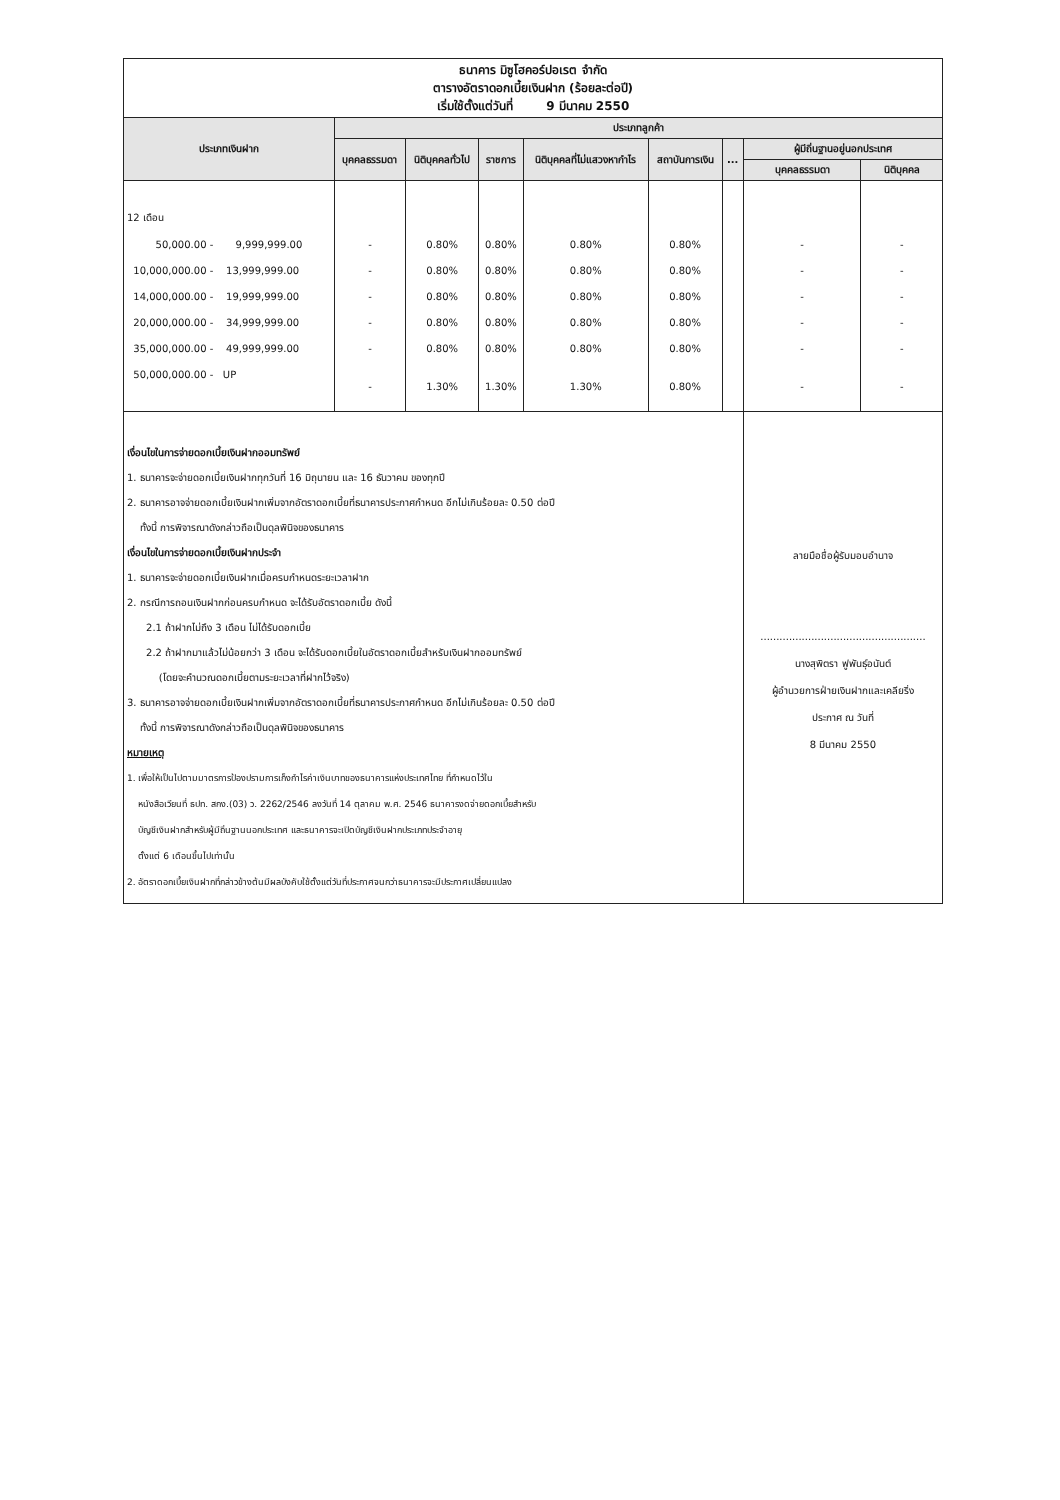| ธนาคาร มิซูโฮคอร์ปอเรต จำกัด ตารางอัตราดอกเบี้ยเงินฝาก (ร้อยละต่อปี) เริ่มใช้ตั้งแต่วันที่ 9 มีนาคม 2550 | | | | | | | | |
| ประเภทเงินฝาก | ประเภทลูกค้า | | | | | | | |
| | บุคคลธรรมดา | นิติบุคคลทั่วไป | ราชการ | นิติบุคคลที่ไม่แสวงหากำไร | สถาบันการเงิน | ... | ผู้มีถิ่นฐานอยู่นอกประเทศ | |
| | | | | | | | บุคคลธรรมดา | นิติบุคคล |
| 12 เดือน | | | | | | | | |
| 50,000.00 - 9,999,999.00 | - | 0.80% | 0.80% | 0.80% | 0.80% | | - | - |
| 10,000,000.00 - 13,999,999.00 | - | 0.80% | 0.80% | 0.80% | 0.80% | | - | - |
| 14,000,000.00 - 19,999,999.00 | - | 0.80% | 0.80% | 0.80% | 0.80% | | - | - |
| 20,000,000.00 - 34,999,999.00 | - | 0.80% | 0.80% | 0.80% | 0.80% | | - | - |
| 35,000,000.00 - 49,999,999.00 | - | 0.80% | 0.80% | 0.80% | 0.80% | | - | - |
| 50,000,000.00 - UP | - | 1.30% | 1.30% | 1.30% | 0.80% | | - | - |
| เงื่อนไขในการจ่ายดอกเบี้ยเงินฝากออมทรัพย์ 1. ธนาคารจะจ่ายดอกเบี้ยเงินฝากทุกวันที่ 16 มิถุนายน และ 16 ธันวาคม ของทุกปี 2. ธนาคารอาจจ่ายดอกเบี้ยเงินฝากเพิ่มจากอัตราดอกเบี้ยที่ธนาคารประกาศกำหนด อีกไม่เกินร้อยละ 0.50 ต่อปี ทั้งนี้ การพิจารณาดังกล่าวถือเป็นดุลพินิจของธนาคาร เงื่อนไขในการจ่ายดอกเบี้ยเงินฝากประจำ 1. ธนาคารจะจ่ายดอกเบี้ยเงินฝากเมื่อครบกำหนดระยะเวลาฝาก 2. กรณีการถอนเงินฝากก่อนครบกำหนด จะได้รับอัตราดอกเบี้ย ดังนี้ 2.1 ถ้าฝากไม่ถึง 3 เดือน ไม่ได้รับดอกเบี้ย 2.2 ถ้าฝากมาแล้วไม่น้อยกว่า 3 เดือน จะได้รับดอกเบี้ยในอัตราดอกเบี้ยสำหรับเงินฝากออมทรัพย์ (โดยจะคำนวณดอกเบี้ยตามระยะเวลาที่ฝากไว้จริง) 3. ธนาคารอาจจ่ายดอกเบี้ยเงินฝากเพิ่มจากอัตราดอกเบี้ยที่ธนาคารประกาศกำหนด อีกไม่เกินร้อยละ 0.50 ต่อปี ทั้งนี้ การพิจารณาดังกล่าวถือเป็นดุลพินิจของธนาคาร หมายเหตุ 1. เพื่อให้เป็นไปตามมาตรการป้องปรามการเก็งกำไรค่าเงินบาทของธนาคารแห่งประเทศไทย ที่กำหนดไว้ใน หนังสือเวียนที่ ธปท. สกง.(03) ว. 2262/2546 ลงวันที่ 14 ตุลาคม พ.ศ. 2546 ธนาคารงดจ่ายดอกเบี้ยสำหรับ บัญชีเงินฝากสำหรับผู้มีถิ่นฐานนอกประเทศ และธนาคารจะเปิดบัญชีเงินฝากประเภทประจำอายุ ตั้งแต่ 6 เดือนขึ้นไปเท่านั้น 2. อัตราดอกเบี้ยเงินฝากที่กล่าวข้างต้นมีผลบังคับใช้ตั้งแต่วันที่ประกาศจนกว่าธนาคารจะมีประกาศเปลี่ยนแปลง | | | | | | | ลายมือชื่อผู้รับมอบอำนาจ .................................................... นางสุพิตรา ฟูพันธุ์อนันต์ ผู้อำนวยการฝ่ายเงินฝากและเคลียริ่ง ประกาศ ณ วันที่ 8 มีนาคม 2550 | |